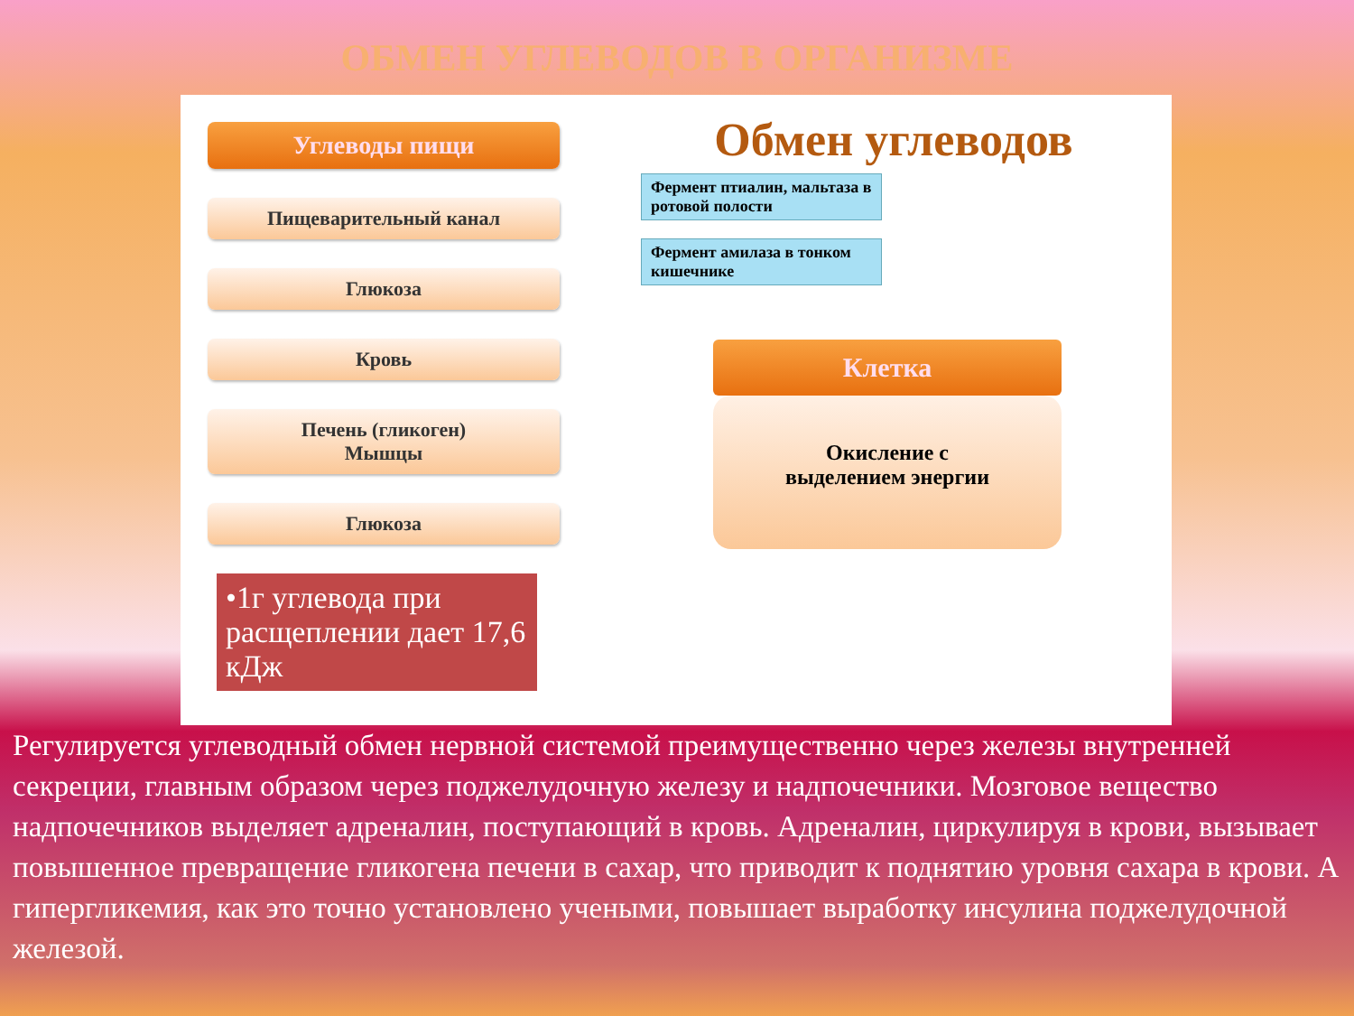ОБМЕН УГЛЕВОДОВ В ОРГАНИЗМЕ
Углеводы пищи
Пищеварительный канал
Глюкоза
Кровь
Печень (гликоген)
Мышцы
Глюкоза
•1г углевода при расщеплении дает 17,6 кДж
Обмен углеводов
Фермент птиалин, мальтаза в ротовой полости
Фермент амилаза в тонком кишечнике
Клетка
Окисление с
выделением энергии
Регулируется углеводный обмен нервной системой преимущественно через железы внутренней секреции, главным образом через поджелудочную железу и надпочечники. Мозговое вещество надпочечников выделяет адреналин, поступающий в кровь. Адреналин, циркулируя в крови, вызывает повышенное превращение гликогена печени в сахар, что приводит к поднятию уровня сахара в крови. А гипергликемия, как это точно установлено учеными, повышает выработку инсулина поджелудочной железой.